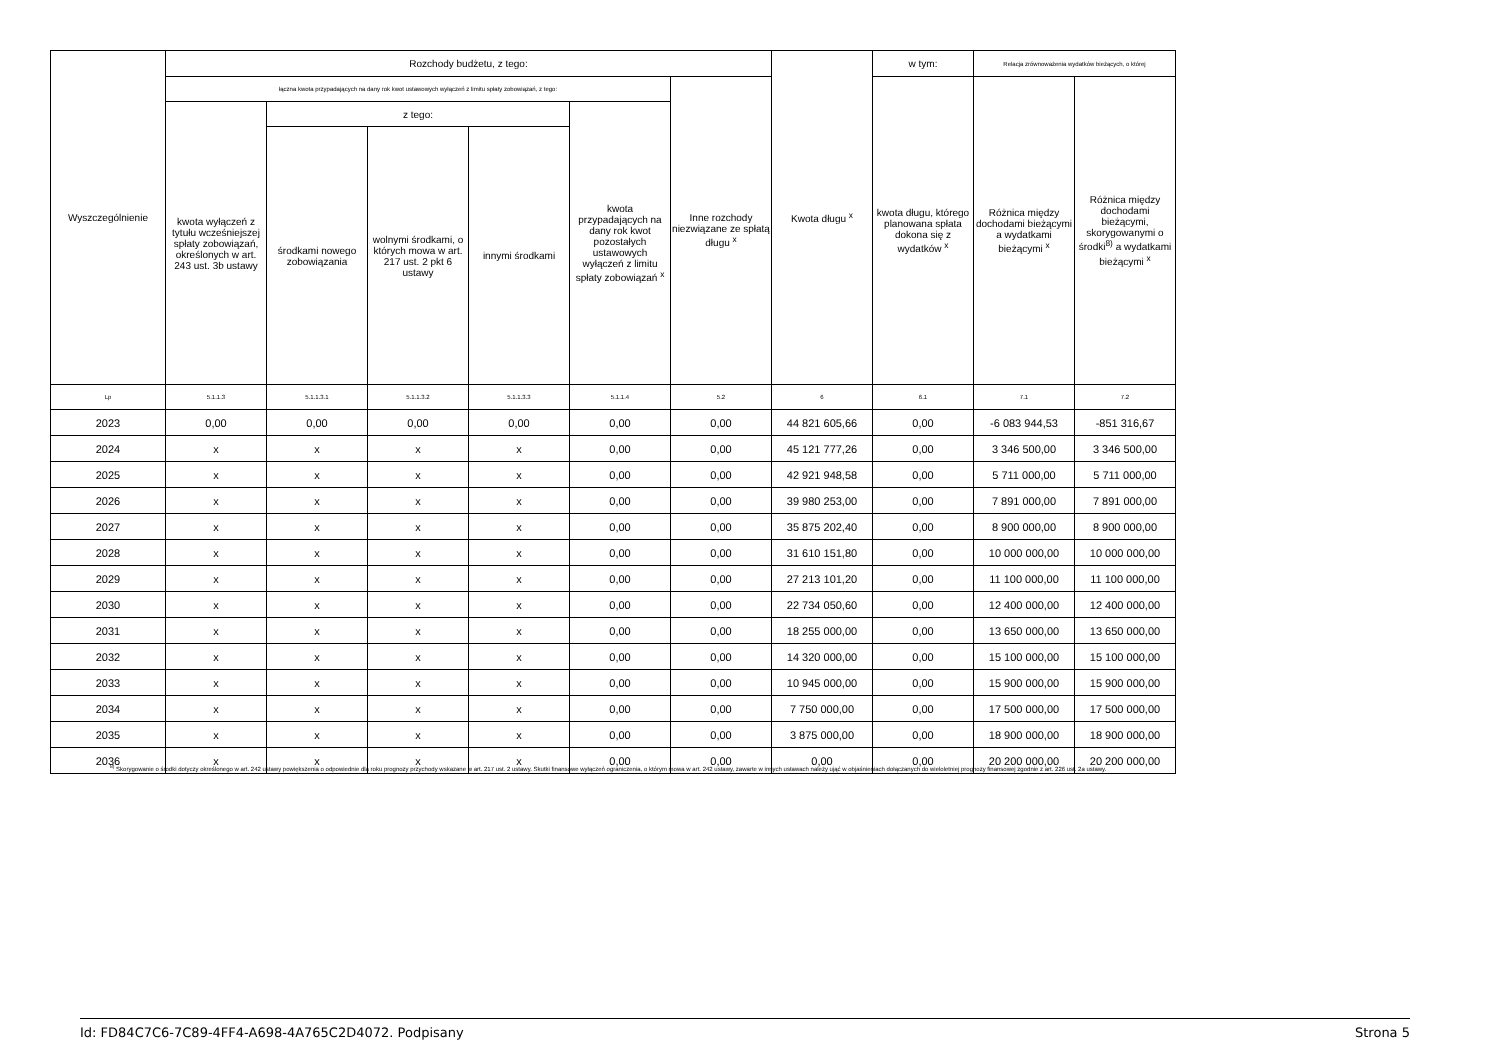| Wyszczególnienie | Rozchody budżetu, z tego: | | | | | | Kwota długu <sup>x</sup> | w tym: | Relacja zrównoważenia wydatków bieżących, o której | |
| --- | --- | --- | --- | --- | --- | --- | --- | --- | --- | --- |
| | łączna kwota przypadających na dany rok kwot ustawowych wyłączeń z limitu spłaty zobowiązań, z tego: | | | | | Inne rozchody niezwiązane ze spłatą długu <sup>x</sup> | | kwota długu, którego planowana spłata dokona się z wydatków <sup>x</sup> | Różnica między dochodami bieżącymi a wydatkami bieżącymi <sup>x</sup> | Różnica między dochodami bieżącymi, skorygowanymi o środki<sup>8)</sup> a wydatkami bieżącymi <sup>x</sup> |
| | kwota wyłączeń z tytułu wcześniejszej spłaty zobowiązań, określonych w art. 243 ust. 3b ustawy | z tego: | | | kwota przypadających na dany rok kwot pozostałych ustawowych wyłączeń z limitu spłaty zobowiązań <sup>x</sup> | | | | | |
| | | środkami nowego zobowiązania | wolnymi środkami, o których mowa w art. 217 ust. 2 pkt 6 ustawy | innymi środkami | | | | | | |
| Lp | 5.1.1.3 | 5.1.1.3.1 | 5.1.1.3.2 | 5.1.1.3.3 | 5.1.1.4 | 5.2 | 6 | 6.1 | 7.1 | 7.2 |
| 2023 | 0,00 | 0,00 | 0,00 | 0,00 | 0,00 | 0,00 | 44 821 605,66 | 0,00 | -6 083 944,53 | -851 316,67 |
| 2024 | x | x | x | x | 0,00 | 0,00 | 45 121 777,26 | 0,00 | 3 346 500,00 | 3 346 500,00 |
| 2025 | x | x | x | x | 0,00 | 0,00 | 42 921 948,58 | 0,00 | 5 711 000,00 | 5 711 000,00 |
| 2026 | x | x | x | x | 0,00 | 0,00 | 39 980 253,00 | 0,00 | 7 891 000,00 | 7 891 000,00 |
| 2027 | x | x | x | x | 0,00 | 0,00 | 35 875 202,40 | 0,00 | 8 900 000,00 | 8 900 000,00 |
| 2028 | x | x | x | x | 0,00 | 0,00 | 31 610 151,80 | 0,00 | 10 000 000,00 | 10 000 000,00 |
| 2029 | x | x | x | x | 0,00 | 0,00 | 27 213 101,20 | 0,00 | 11 100 000,00 | 11 100 000,00 |
| 2030 | x | x | x | x | 0,00 | 0,00 | 22 734 050,60 | 0,00 | 12 400 000,00 | 12 400 000,00 |
| 2031 | x | x | x | x | 0,00 | 0,00 | 18 255 000,00 | 0,00 | 13 650 000,00 | 13 650 000,00 |
| 2032 | x | x | x | x | 0,00 | 0,00 | 14 320 000,00 | 0,00 | 15 100 000,00 | 15 100 000,00 |
| 2033 | x | x | x | x | 0,00 | 0,00 | 10 945 000,00 | 0,00 | 15 900 000,00 | 15 900 000,00 |
| 2034 | x | x | x | x | 0,00 | 0,00 | 7 750 000,00 | 0,00 | 17 500 000,00 | 17 500 000,00 |
| 2035 | x | x | x | x | 0,00 | 0,00 | 3 875 000,00 | 0,00 | 18 900 000,00 | 18 900 000,00 |
| 2036 | x | x | x | x | 0,00 | 0,00 | 0,00 | 0,00 | 20 200 000,00 | 20 200 000,00 |
<sup>8)</sup> Skorygowanie o środki dotyczy określonego w art. 242 ustawy powiększenia o odpowiednie dla roku prognozy przychody wskazane w art. 217 ust. 2 ustawy. Skutki finansowe wyłączeń ograniczenia, o którym mowa w art. 242 ustawy, zawarte w innych ustawach należy ująć w objaśnieniach dołączanych do wieloletniej prognozy finansowej zgodnie z art. 226 ust. 2a ustawy.
Id: FD84C7C6-7C89-4FF4-A698-4A765C2D4072. Podpisany Strona 5